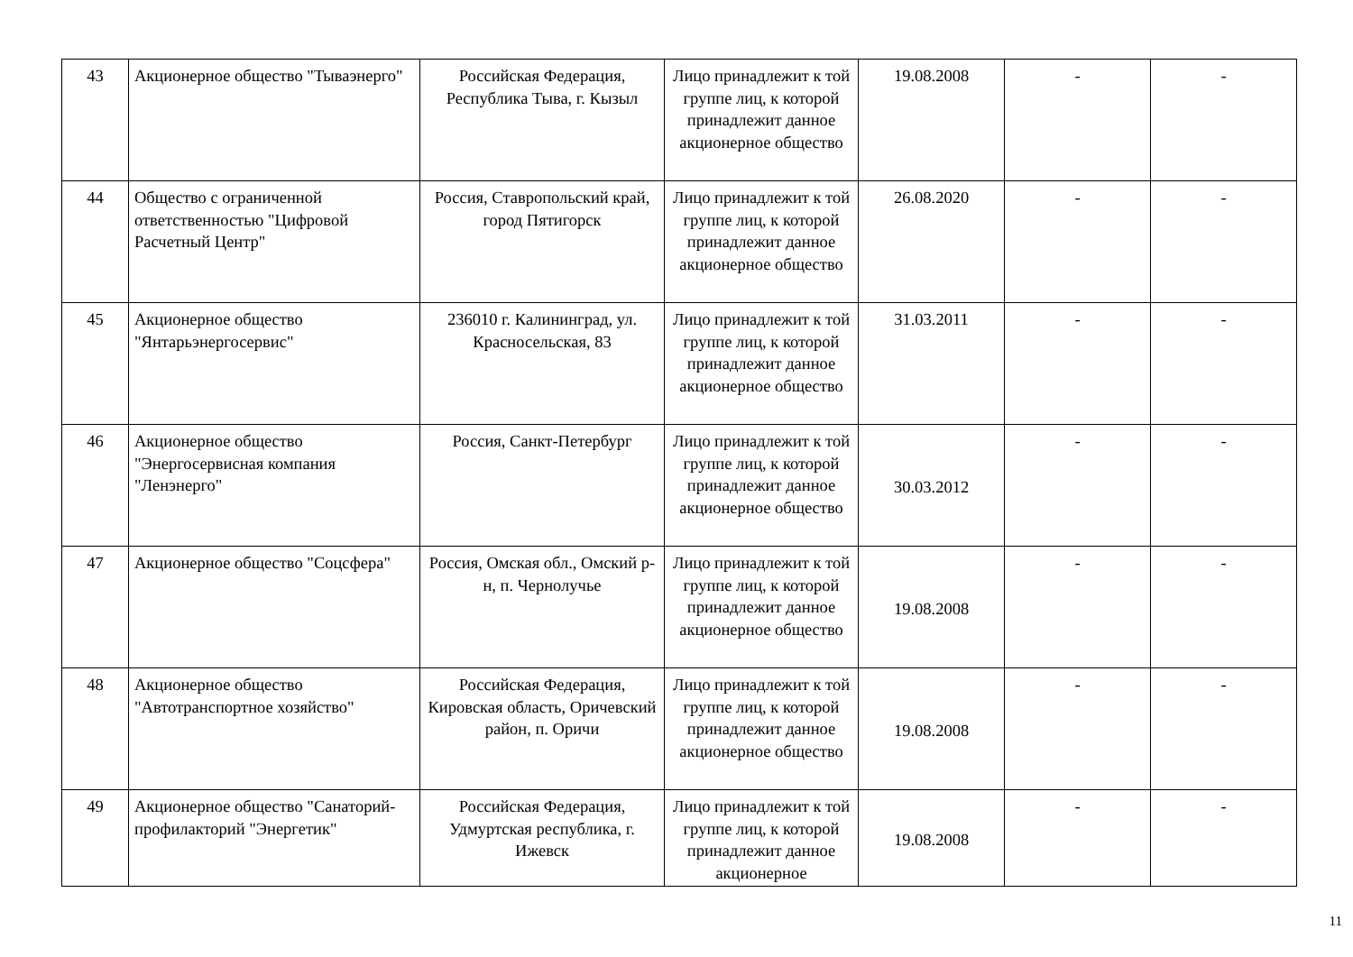| 43 | Акционерное общество "Тываэнерго" | Российская Федерация, Республика Тыва, г. Кызыл | Лицо принадлежит к той группе лиц, к которой принадлежит данное акционерное общество | 19.08.2008 | - | - |
| 44 | Общество с ограниченной ответственностью "Цифровой Расчетный Центр" | Россия, Ставропольский край, город Пятигорск | Лицо принадлежит к той группе лиц, к которой принадлежит данное акционерное общество | 26.08.2020 | - | - |
| 45 | Акционерное общество "Янтарьэнергосервис" | 236010 г. Калининград, ул. Красносельская, 83 | Лицо принадлежит к той группе лиц, к которой принадлежит данное акционерное общество | 31.03.2011 | - | - |
| 46 | Акционерное общество "Энергосервисная компания "Ленэнерго" | Россия, Санкт-Петербург | Лицо принадлежит к той группе лиц, к которой принадлежит данное акционерное общество | 30.03.2012 | - | - |
| 47 | Акционерное общество "Соцсфера" | Россия, Омская обл., Омский р-н, п. Чернолучье | Лицо принадлежит к той группе лиц, к которой принадлежит данное акционерное общество | 19.08.2008 | - | - |
| 48 | Акционерное общество "Автотранспортное хозяйство" | Российская Федерация, Кировская область, Оричевский район, п. Оричи | Лицо принадлежит к той группе лиц, к которой принадлежит данное акционерное общество | 19.08.2008 | - | - |
| 49 | Акционерное общество "Санаторий-профилакторий "Энергетик" | Российская Федерация, Удмуртская республика, г. Ижевск | Лицо принадлежит к той группе лиц, к которой принадлежит данное акционерное | 19.08.2008 | - | - |
11